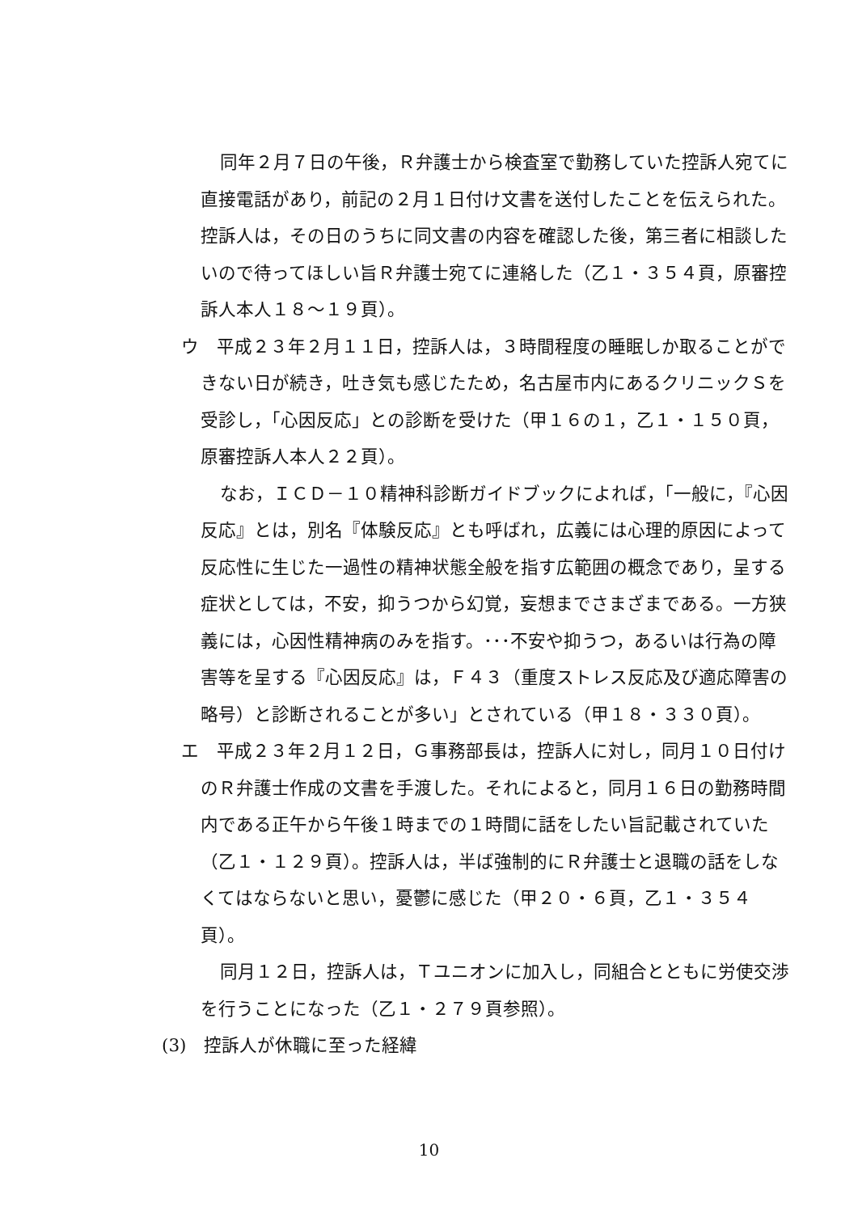同年２月７日の午後，Ｒ弁護士から検査室で勤務していた控訴人宛てに直接電話があり，前記の２月１日付け文書を送付したことを伝えられた。控訴人は，その日のうちに同文書の内容を確認した後，第三者に相談したいので待ってほしい旨Ｒ弁護士宛てに連絡した（乙１・３５４頁，原審控訴人本人１８～１９頁）。
ウ　平成２３年２月１１日，控訴人は，３時間程度の睡眠しか取ることができない日が続き，吐き気も感じたため，名古屋市内にあるクリニックＳを受診し，「心因反応」との診断を受けた（甲１６の１，乙１・１５０頁，原審控訴人本人２２頁）。
なお，ＩＣＤ－１０精神科診断ガイドブックによれば，「一般に，『心因反応』とは，別名『体験反応』とも呼ばれ，広義には心理的原因によって反応性に生じた一過性の精神状態全般を指す広範囲の概念であり，呈する症状としては，不安，抑うつから幻覚，妄想までさまざまである。一方狭義には，心因性精神病のみを指す。･･･不安や抑うつ，あるいは行為の障害等を呈する『心因反応』は，Ｆ４３（重度ストレス反応及び適応障害の略号）と診断されることが多い」とされている（甲１８・３３０頁）。
エ　平成２３年２月１２日，Ｇ事務部長は，控訴人に対し，同月１０日付けのＲ弁護士作成の文書を手渡した。それによると，同月１６日の勤務時間内である正午から午後１時までの１時間に話をしたい旨記載されていた（乙１・１２９頁）。控訴人は，半ば強制的にＲ弁護士と退職の話をしなくてはならないと思い，憂鬱に感じた（甲２０・６頁，乙１・３５４頁）。
同月１２日，控訴人は，Ｔユニオンに加入し，同組合とともに労使交渉を行うことになった（乙１・２７９頁参照）。
(3)　控訴人が休職に至った経緯
10